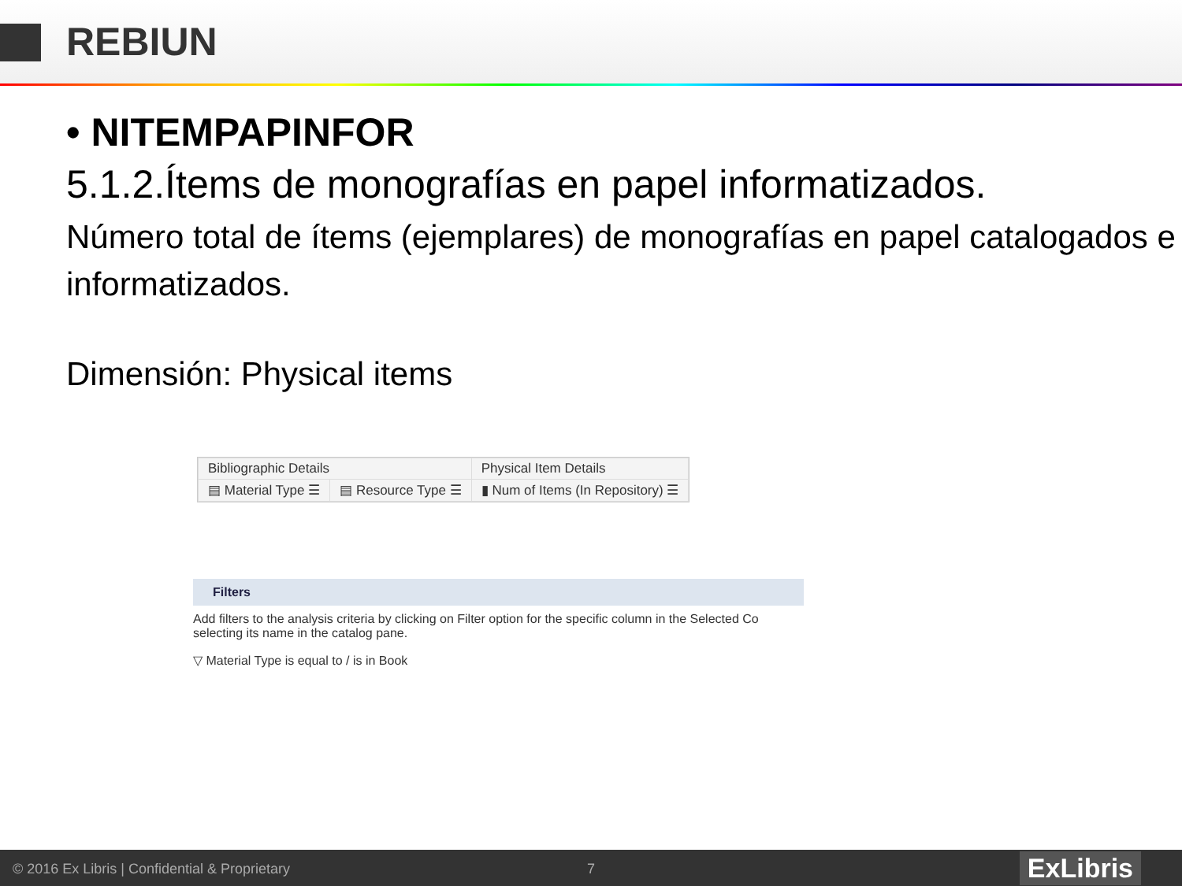REBIUN
• NITEMPAPINFOR
5.1.2.Ítems de monografías en papel informatizados.
Número total de ítems (ejemplares) de monografías en papel catalogados e informatizados.
Dimensión: Physical items
| Bibliographic Details | | Physical Item Details |
| ▤ Material Type ☰ | ▤ Resource Type ☰ | ▮ Num of Items (In Repository) ☰ |
Filters
Add filters to the analysis criteria by clicking on Filter option for the specific column in the Selected Co
selecting its name in the catalog pane.
▽ Material Type is equal to / is in Book
© 2016 Ex Libris | Confidential & Proprietary 7 ExLibris